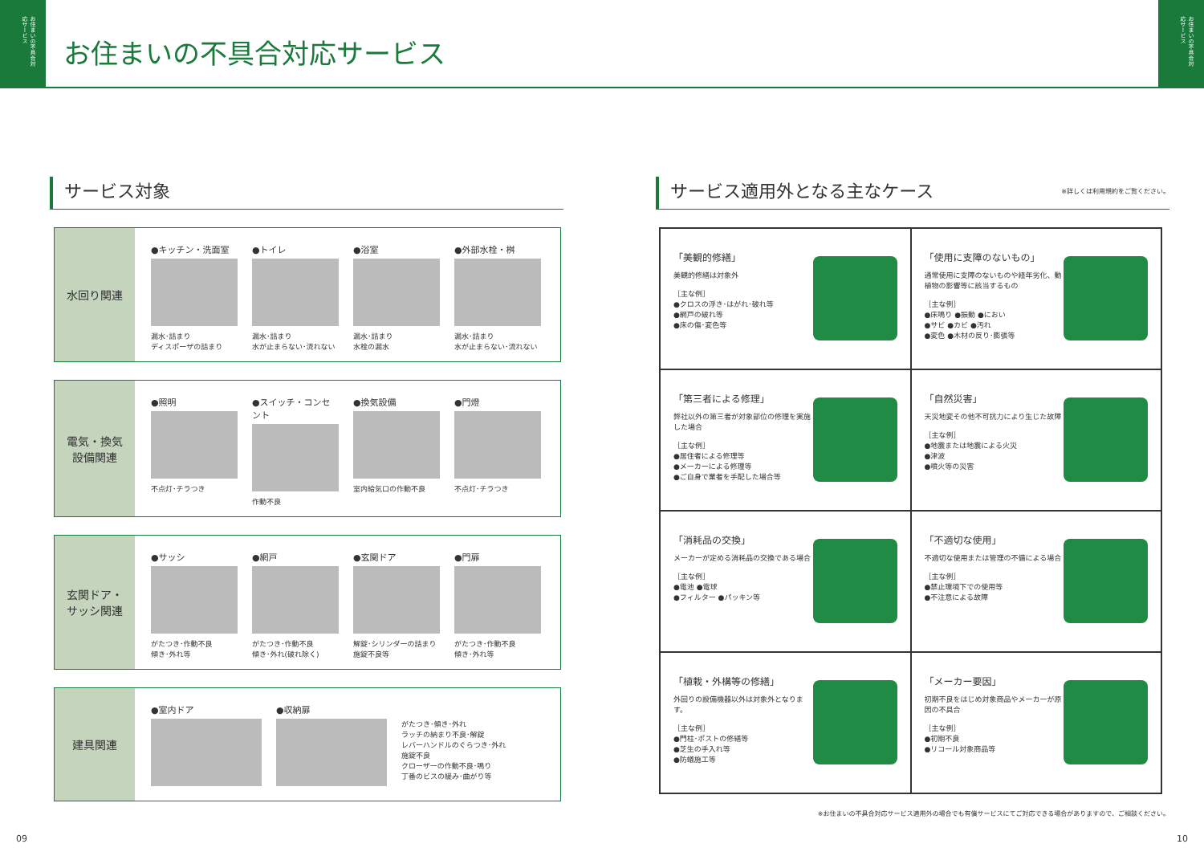お住まいの不具合対応サービス
お住まいの不具合対応サービス
お住まいの不具合対応サービス
サービス対象
水回り関連
●キッチン・洗面室
漏水･詰まり
ディスポーザの詰まり
●トイレ
漏水･詰まり
水が止まらない･流れない
●浴室
漏水･詰まり
水栓の漏水
●外部水栓・桝
漏水･詰まり
水が止まらない･流れない
電気・換気
設備関連
●照明
不点灯･チラつき
●スイッチ・コンセント
作動不良
●換気設備
室内給気口の作動不良
●門燈
不点灯･チラつき
玄関ドア・
サッシ関連
●サッシ
がたつき･作動不良
傾き･外れ等
●網戸
がたつき･作動不良
傾き･外れ(破れ除く)
●玄関ドア
解錠･シリンダーの詰まり
施錠不良等
●門扉
がたつき･作動不良
傾き･外れ等
建具関連
●室内ドア ●収納扉
がたつき･傾き･外れ
ラッチの納まり不良･解錠
レバーハンドルのぐらつき･外れ
施錠不良
クローザーの作動不良･鳴り
丁番のビスの緩み･曲がり等
サービス適用外となる主なケース ※詳しくは利用規約をご覧ください。
「美観的修繕」
美観的修繕は対象外
［主な例］
●クロスの浮き･はがれ･破れ等
●網戸の破れ等
●床の傷･変色等
「使用に支障のないもの」
通常使用に支障のないものや経年劣化、動植物の影響等に該当するもの
［主な例］
●床鳴り ●振動 ●におい
●サビ ●カビ ●汚れ
●変色 ●木材の反り･膨張等
「第三者による修理」
弊社以外の第三者が対象部位の修理を実施した場合
［主な例］
●居住者による修理等
●メーカーによる修理等
●ご自身で業者を手配した場合等
「自然災害」
天災地変その他不可抗力により生じた故障
［主な例］
●地震または地震による火災
●津波
●噴火等の災害
「消耗品の交換」
メーカーが定める消耗品の交換である場合
［主な例］
●電池 ●電球
●フィルター ●パッキン等
「不適切な使用」
不適切な使用または管理の不備による場合
［主な例］
●禁止環境下での使用等
●不注意による故障
「植栽・外構等の修繕」
外回りの設備機器以外は対象外となります。
［主な例］
●門柱･ポストの修繕等
●芝生の手入れ等
●防蟻施工等
「メーカー要因」
初期不良をはじめ対象商品やメーカーが原因の不具合
［主な例］
●初期不良
●リコール対象商品等
※お住まいの不具合対応サービス適用外の場合でも有償サービスにてご対応できる場合がありますので、ご相談ください。
09 10